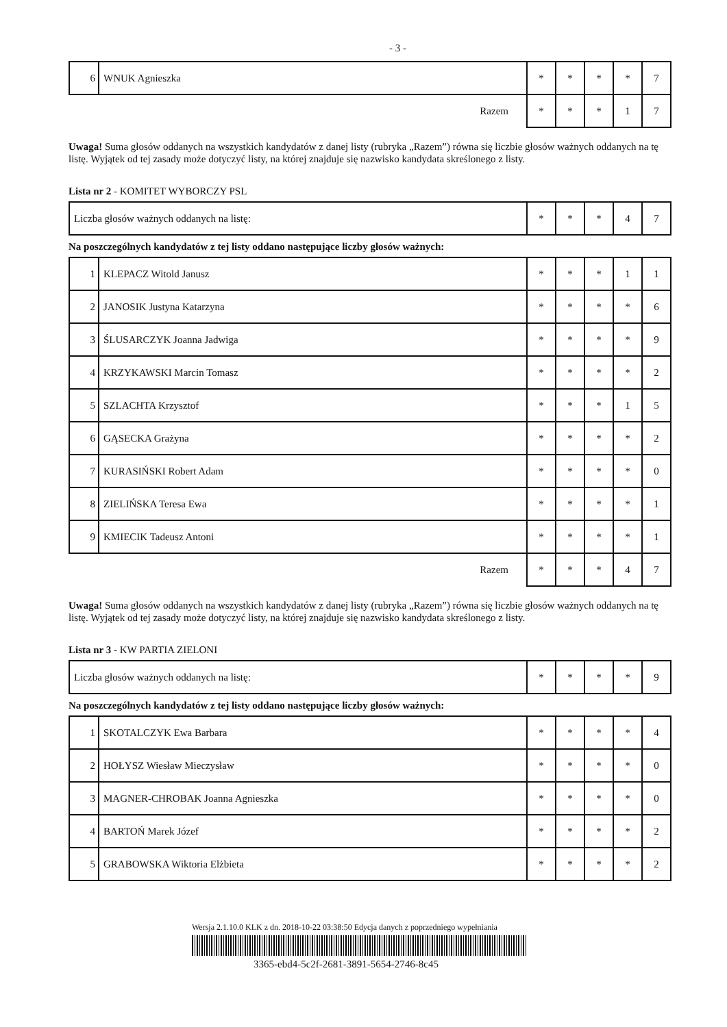- 3 -
| 6 | WNUK Agnieszka | * | * | * | * | 7 |
| Razem | | * | * | * | 1 | 7 |
Uwaga! Suma głosów oddanych na wszystkich kandydatów z danej listy (rubryka „Razem”) równa się liczbie głosów ważnych oddanych na tę listę. Wyjątek od tej zasady może dotyczyć listy, na której znajduje się nazwisko kandydata skreślonego z listy.
Lista nr 2 - KOMITET WYBORCZY PSL
| Liczba głosów ważnych oddanych na listę: | * | * | * | 4 | 7 |
Na poszczególnych kandydatów z tej listy oddano następujące liczby głosów ważnych:
| 1 | KLEPACZ Witold Janusz | * | * | * | 1 | 1 |
| 2 | JANOSIK Justyna Katarzyna | * | * | * | * | 6 |
| 3 | ŚLUSARCZYK Joanna Jadwiga | * | * | * | * | 9 |
| 4 | KRZYKAWSKI Marcin Tomasz | * | * | * | * | 2 |
| 5 | SZLACHTA Krzysztof | * | * | * | 1 | 5 |
| 6 | GĄSECKA Grażyna | * | * | * | * | 2 |
| 7 | KURASIŃSKI Robert Adam | * | * | * | * | 0 |
| 8 | ZIELIŃSKA Teresa Ewa | * | * | * | * | 1 |
| 9 | KMIECIK Tadeusz Antoni | * | * | * | * | 1 |
| Razem | | * | * | * | 4 | 7 |
Uwaga! Suma głosów oddanych na wszystkich kandydatów z danej listy (rubryka „Razem”) równa się liczbie głosów ważnych oddanych na tę listę. Wyjątek od tej zasady może dotyczyć listy, na której znajduje się nazwisko kandydata skreślonego z listy.
Lista nr 3 - KW PARTIA ZIELONI
| Liczba głosów ważnych oddanych na listę: | * | * | * | * | 9 |
Na poszczególnych kandydatów z tej listy oddano następujące liczby głosów ważnych:
| 1 | SKOTALCZYK Ewa Barbara | * | * | * | * | 4 |
| 2 | HOŁYSZ Wiesław Mieczysław | * | * | * | * | 0 |
| 3 | MAGNER-CHROBAK Joanna Agnieszka | * | * | * | * | 0 |
| 4 | BARTOŃ Marek Józef | * | * | * | * | 2 |
| 5 | GRABOWSKA Wiktoria Elżbieta | * | * | * | * | 2 |
Wersja 2.1.10.0 KLK z dn. 2018-10-22 03:38:50 Edycja danych z poprzedniego wypełniania
3365-ebd4-5c2f-2681-3891-5654-2746-8c45